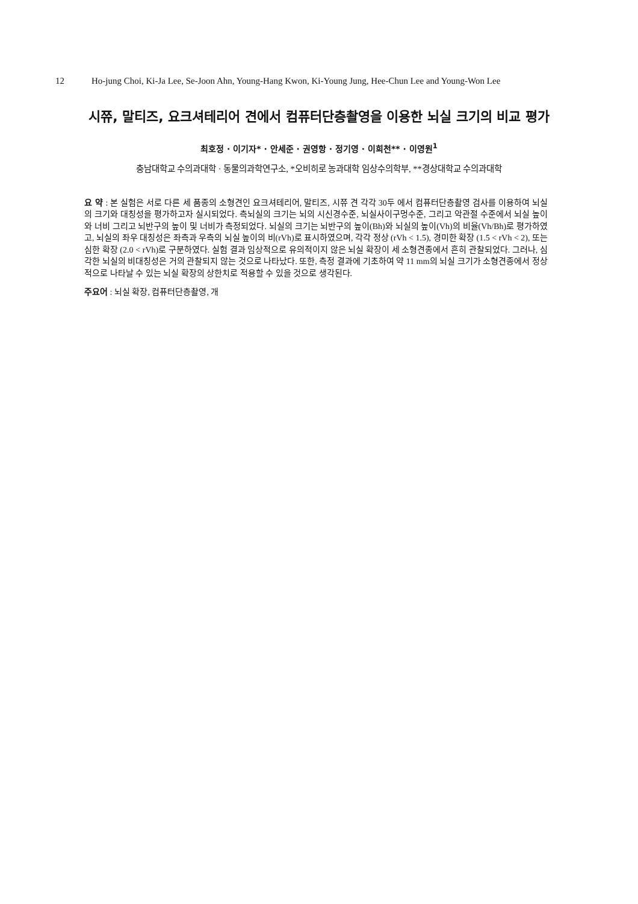12 Ho-jung Choi, Ki-Ja Lee, Se-Joon Ahn, Young-Hang Kwon, Ki-Young Jung, Hee-Chun Lee and Young-Won Lee
시쮸, 말티즈, 요크셔테리어 견에서 컴퓨터단층촬영을 이용한 뇌실 크기의 비교 평가
최호정 · 이기자* · 안세준 · 권영항 · 정기영 · 이희천** · 이영원<sup>1</sup>
충남대학교 수의과대학 · 동물의과학연구소, *오비히로 농과대학 임상수의학부, **경상대학교 수의과대학
요 약 : 본 실험은 서로 다른 세 품종의 소형견인 요크셔테리어, 말티즈, 시쮸 견 각각 30두 에서 컴퓨터단층촬영 검사를 이용하여 뇌실의 크기와 대칭성을 평가하고자 실시되었다. 측뇌실의 크기는 뇌의 시신경수준, 뇌실사이구멍수준, 그리고 악관절 수준에서 뇌실 높이와 너비 그리고 뇌반구의 높이 및 너비가 측정되었다. 뇌실의 크기는 뇌반구의 높이(Bh)와 뇌실의 높이(Vh)의 비율(Vh/Bh)로 평가하였고, 뇌실의 좌우 대칭성은 좌측과 우측의 뇌실 높이의 비(rVh)로 표시하였으며, 각각 정상 (rVh < 1.5), 경미한 확장 (1.5 < rVh < 2), 또는 심한 확장 (2.0 < rVh)로 구분하였다. 실험 결과 임상적으로 유의적이지 않은 뇌실 확장이 세 소형견종에서 흔히 관찰되었다. 그러나, 심각한 뇌실의 비대칭성은 거의 관찰되지 않는 것으로 나타났다. 또한, 측정 결과에 기초하여 약 11 mm의 뇌실 크기가 소형견종에서 정상적으로 나타날 수 있는 뇌실 확장의 상한치로 적용할 수 있을 것으로 생각된다.
주요어 : 뇌실 확장, 컴퓨터단층촬영, 개